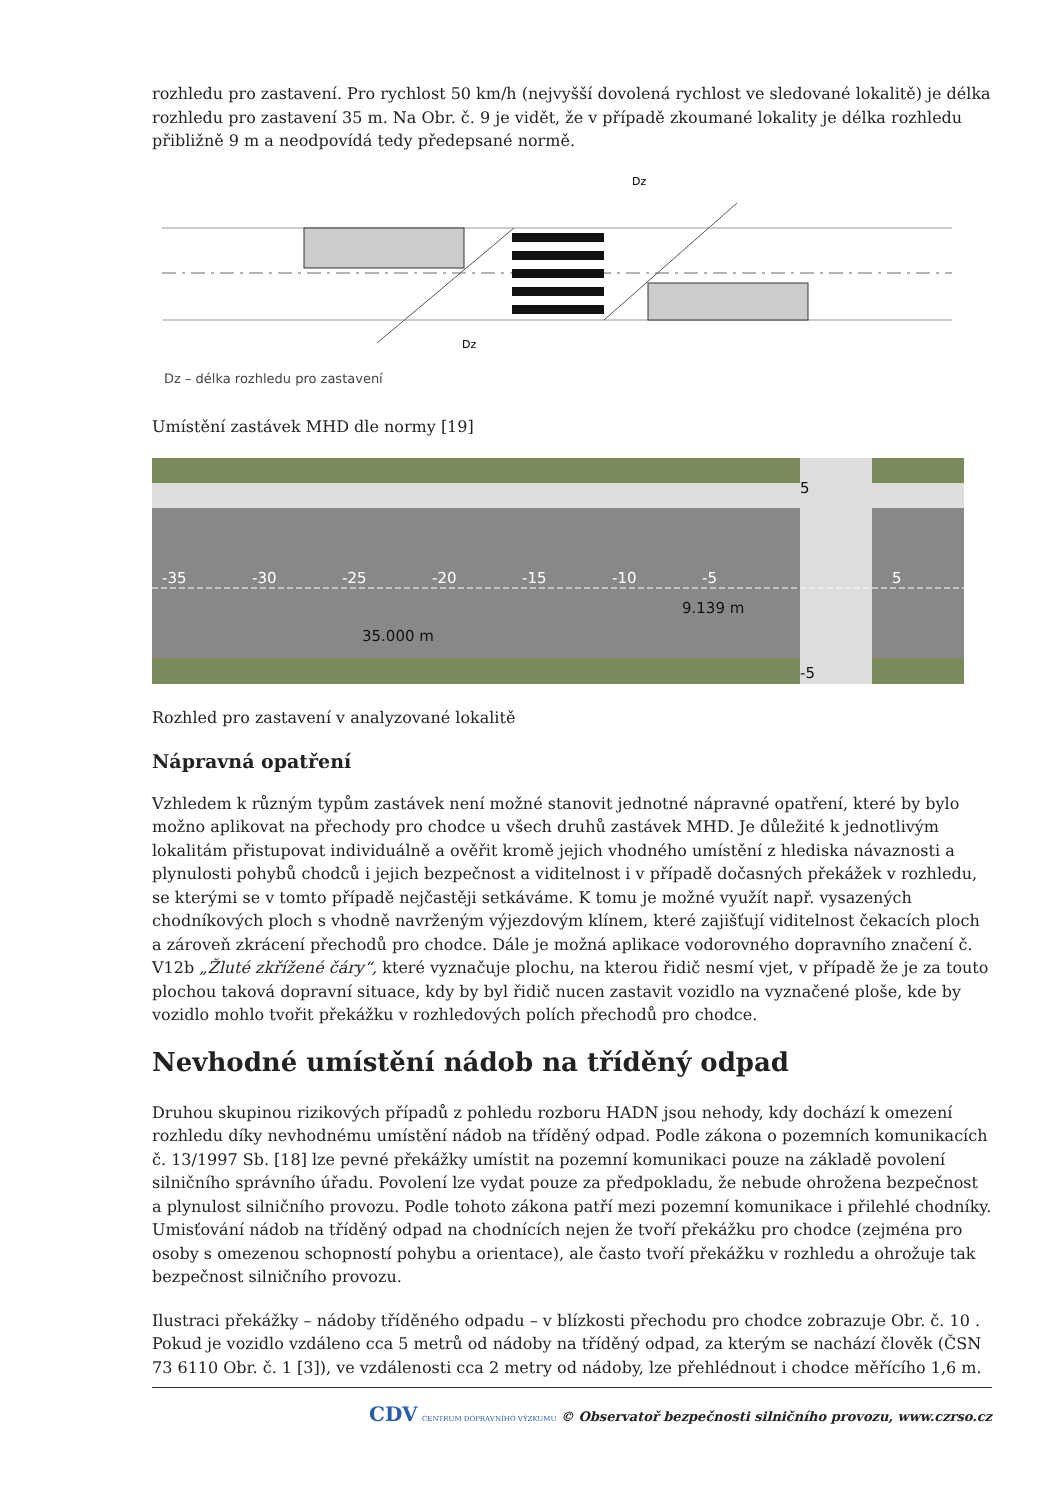rozhledu pro zastavení. Pro rychlost 50 km/h (nejvyšší dovolená rychlost ve sledované lokalitě) je délka rozhledu pro zastavení 35 m. Na Obr. č. 9 je vidět, že v případě zkoumané lokality je délka rozhledu přibližně 9 m a neodpovídá tedy předepsané normě.
Dz
Dz
Dz – délka rozhledu pro zastavení
Umístění zastávek MHD dle normy [19]
-35
-30
-25
-20
-15
-10
-5
5
9.139 m
35.000 m
5
-5
Rozhled pro zastavení v analyzované lokalitě
Nápravná opatření
Vzhledem k různým typům zastávek není možné stanovit jednotné nápravné opatření, které by bylo možno aplikovat na přechody pro chodce u všech druhů zastávek MHD. Je důležité k jednotlivým lokalitám přistupovat individuálně a ověřit kromě jejich vhodného umístění z hlediska návaznosti a plynulosti pohybů chodců i jejich bezpečnost a viditelnost i v případě dočasných překážek v rozhledu, se kterými se v tomto případě nejčastěji setkáváme. K tomu je možné využít např. vysazených chodníkových ploch s vhodně navrženým výjezdovým klínem, které zajišťují viditelnost čekacích ploch a zároveň zkrácení přechodů pro chodce. Dále je možná aplikace vodorovného dopravního značení č. V12b „Žluté zkřížené čáry“, které vyznačuje plochu, na kterou řidič nesmí vjet, v případě že je za touto plochou taková dopravní situace, kdy by byl řidič nucen zastavit vozidlo na vyznačené ploše, kde by vozidlo mohlo tvořit překážku v rozhledových polích přechodů pro chodce.
Nevhodné umístění nádob na tříděný odpad
Druhou skupinou rizikových případů z pohledu rozboru HADN jsou nehody, kdy dochází k omezení rozhledu díky nevhodnému umístění nádob na tříděný odpad. Podle zákona o pozemních komunikacích č. 13/1997 Sb. [18] lze pevné překážky umístit na pozemní komunikaci pouze na základě povolení silničního správního úřadu. Povolení lze vydat pouze za předpokladu, že nebude ohrožena bezpečnost a plynulost silničního provozu. Podle tohoto zákona patří mezi pozemní komunikace i přilehlé chodníky. Umisťování nádob na tříděný odpad na chodnících nejen že tvoří překážku pro chodce (zejména pro osoby s omezenou schopností pohybu a orientace), ale často tvoří překážku v rozhledu a ohrožuje tak bezpečnost silničního provozu.
Ilustraci překážky – nádoby tříděného odpadu – v blízkosti přechodu pro chodce zobrazuje Obr. č. 10 . Pokud je vozidlo vzdáleno cca 5 metrů od nádoby na tříděný odpad, za kterým se nachází člověk (ČSN 73 6110 Obr. č. 1 [3]), ve vzdálenosti cca 2 metry od nádoby, lze přehlédnout i chodce měřícího 1,6 m.
CDV CENTRUM DOPRAVNÍHO VÝZKUMU © Observatoř bezpečnosti silničního provozu, www.czrso.cz